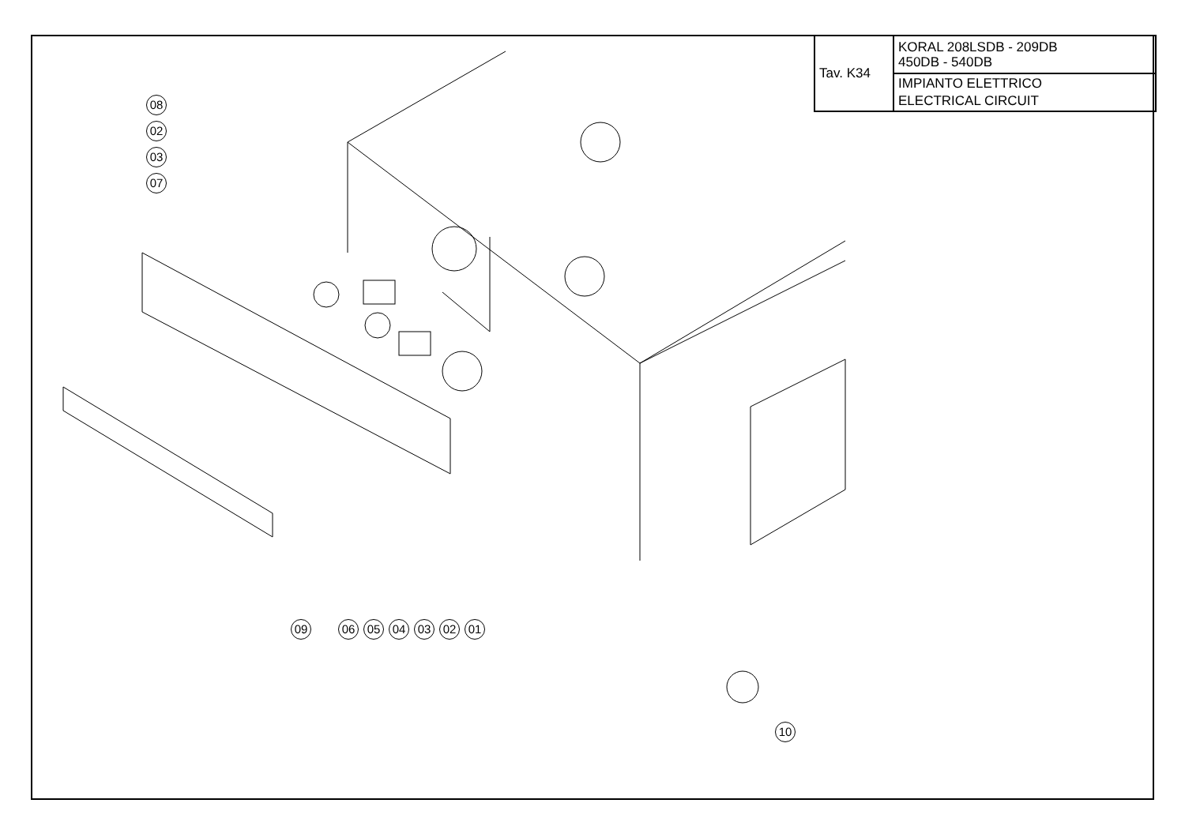| Tav. K34 | KORAL 208LSDB - 209DB 450DB - 540DB |
| | IMPIANTO ELETTRICO ELECTRICAL CIRCUIT |
08
02
03
07
09 06 05 04 03 02 01
10